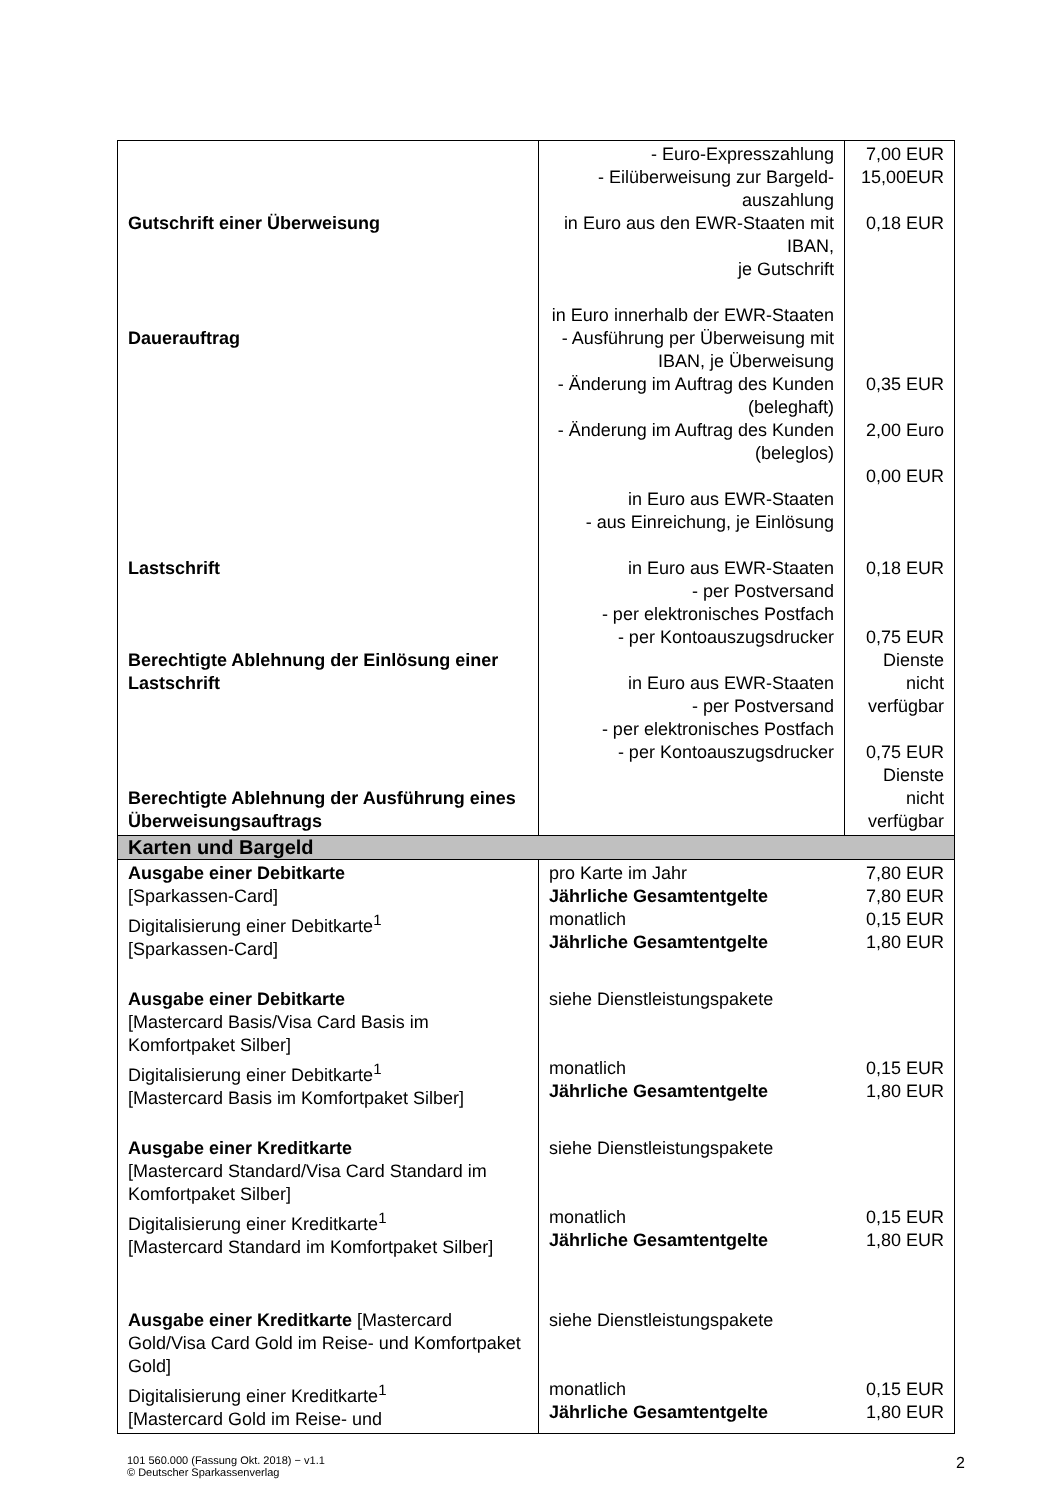| Gutschrift einer Überweisung Dauerauftrag Lastschrift Berechtigte Ablehnung der Einlösung einer Lastschrift Berechtigte Ablehnung der Ausführung eines Überweisungsauftrags | - Euro-Expresszahlung - Eilüberweisung zur Bargeld-auszahlung in Euro aus den EWR-Staaten mit IBAN, je Gutschrift in Euro innerhalb der EWR-Staaten - Ausführung per Überweisung mit IBAN, je Überweisung - Änderung im Auftrag des Kunden (beleghaft) - Änderung im Auftrag des Kunden (beleglos) in Euro aus EWR-Staaten - aus Einreichung, je Einlösung in Euro aus EWR-Staaten - per Postversand - per elektronisches Postfach - per Kontoauszugsdrucker in Euro aus EWR-Staaten - per Postversand - per elektronisches Postfach - per Kontoauszugsdrucker | 7,00 EUR 15,00EUR 0,18 EUR 0,35 EUR 2,00 Euro 0,00 EUR 0,18 EUR 0,75 EUR Dienste nicht verfügbar 0,75 EUR Dienste nicht verfügbar |
| Karten und Bargeld | | |
| Ausgabe einer Debitkarte [Sparkassen-Card] Digitalisierung einer Debitkarte<sup>1</sup> [Sparkassen-Card] | pro Karte im Jahr Jährliche Gesamtentgelte monatlich Jährliche Gesamtentgelte | 7,80 EUR 7,80 EUR 0,15 EUR 1,80 EUR |
| Ausgabe einer Debitkarte [Mastercard Basis/Visa Card Basis im Komfortpaket Silber] Digitalisierung einer Debitkarte<sup>1</sup> [Mastercard Basis im Komfortpaket Silber] | siehe Dienstleistungspakete monatlich Jährliche Gesamtentgelte | 0,15 EUR 1,80 EUR |
| Ausgabe einer Kreditkarte [Mastercard Standard/Visa Card Standard im Komfortpaket Silber] Digitalisierung einer Kreditkarte<sup>1</sup> [Mastercard Standard im Komfortpaket Silber] | siehe Dienstleistungspakete monatlich Jährliche Gesamtentgelte | 0,15 EUR 1,80 EUR |
| Ausgabe einer Kreditkarte [Mastercard Gold/Visa Card Gold im Reise- und Komfortpaket Gold] Digitalisierung einer Kreditkarte<sup>1</sup> [Mastercard Gold im Reise- und | siehe Dienstleistungspakete monatlich Jährliche Gesamtentgelte | 0,15 EUR 1,80 EUR |
101 560.000 (Fassung Okt. 2018) − v1.1
© Deutscher Sparkassenverlag
2